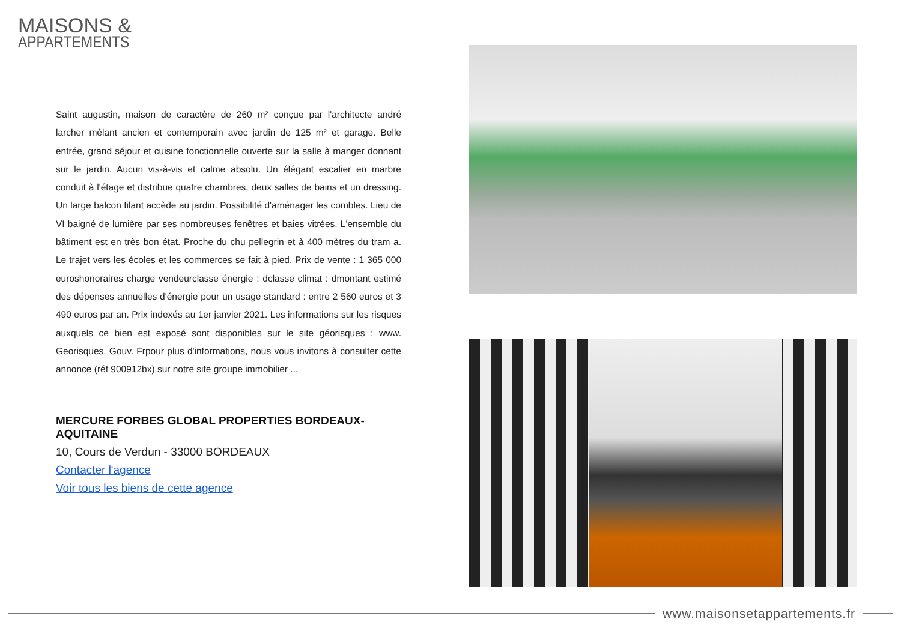MAISONS &
APPARTEMENTS
Saint augustin, maison de caractère de 260 m² conçue par l'architecte andré larcher mêlant ancien et contemporain avec jardin de 125 m² et garage. Belle entrée, grand séjour et cuisine fonctionnelle ouverte sur la salle à manger donnant sur le jardin. Aucun vis-à-vis et calme absolu. Un élégant escalier en marbre conduit à l'étage et distribue quatre chambres, deux salles de bains et un dressing. Un large balcon filant accède au jardin. Possibilité d'aménager les combles. Lieu de VI baigné de lumière par ses nombreuses fenêtres et baies vitrées. L'ensemble du bâtiment est en très bon état. Proche du chu pellegrin et à 400 mètres du tram a. Le trajet vers les écoles et les commerces se fait à pied. Prix de vente : 1 365 000 euroshonoraires charge vendeurclasse énergie : dclasse climat : dmontant estimé des dépenses annuelles d'énergie pour un usage standard : entre 2 560 euros et 3 490 euros par an. Prix indexés au 1er janvier 2021. Les informations sur les risques auxquels ce bien est exposé sont disponibles sur le site géorisques : www. Georisques. Gouv. Frpour plus d'informations, nous vous invitons à consulter cette annonce (réf 900912bx) sur notre site groupe immobilier ...
MERCURE FORBES GLOBAL PROPERTIES BORDEAUX-AQUITAINE
10, Cours de Verdun - 33000 BORDEAUX
Contacter l'agence
Voir tous les biens de cette agence
www.maisonsetappartements.fr